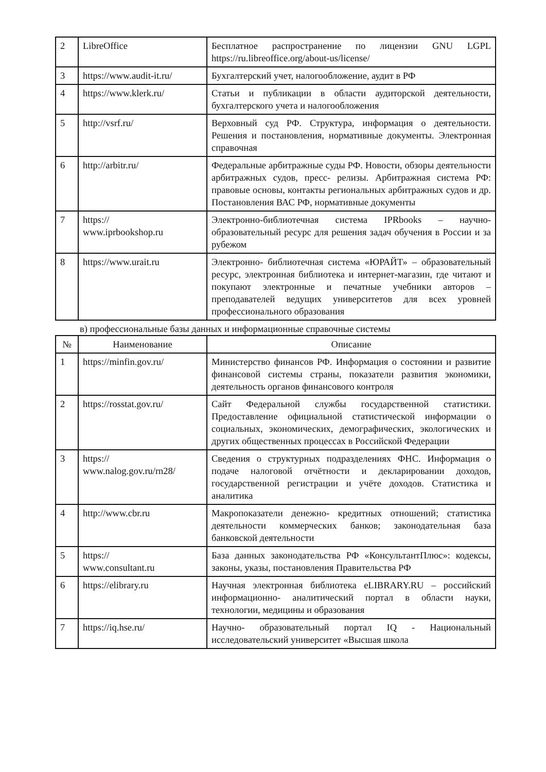| 2 | LibreOffice | Бесплатное распространение по лицензии GNU LGPL https://ru.libreoffice.org/about-us/license/ |
| 3 | https://www.audit-it.ru/ | Бухгалтерский учет, налогообложение, аудит в РФ |
| 4 | https://www.klerk.ru/ | Статьи и публикации в области аудиторской деятельности, бухгалтерского учета и налогообложения |
| 5 | http://vsrf.ru/ | Верховный суд РФ. Структура, информация о деятельности. Решения и постановления, нормативные документы. Электронная справочная |
| 6 | http://arbitr.ru/ | Федеральные арбитражные суды РФ. Новости, обзоры деятельности арбитражных судов, пресс- релизы. Арбитражная система РФ: правовые основы, контакты региональных арбитражных судов и др. Постановления ВАС РФ, нормативные документы |
| 7 | https:// www.iprbookshop.ru | Электронно-библиотечная система IPRbooks – научно-образовательный ресурс для решения задач обучения в России и за рубежом |
| 8 | https://www.urait.ru | Электронно- библиотечная система «ЮРАЙТ» – образовательный ресурс, электронная библиотека и интернет-магазин, где читают и покупают электронные и печатные учебники авторов – преподавателей ведущих университетов для всех уровней профессионального образования |
в) профессиональные базы данных и информационные справочные системы
| № | Наименование | Описание |
| --- | --- | --- |
| 1 | https://minfin.gov.ru/ | Министерство финансов РФ. Информация о состоянии и развитие финансовой системы страны, показатели развития экономики, деятельность органов финансового контроля |
| 2 | https://rosstat.gov.ru/ | Сайт Федеральной службы государственной статистики. Предоставление официальной статистической информации о социальных, экономических, демографических, экологических и других общественных процессах в Российской Федерации |
| 3 | https:// www.nalog.gov.ru/rn28/ | Сведения о структурных подразделениях ФНС. Информация о подаче налоговой отчётности и декларировании доходов, государственной регистрации и учёте доходов. Статистика и аналитика |
| 4 | http://www.cbr.ru | Макропоказатели денежно- кредитных отношений; статистика деятельности коммерческих банков; законодательная база банковской деятельности |
| 5 | https:// www.consultant.ru | База данных законодательства РФ «КонсультантПлюс»: кодексы, законы, указы, постановления Правительства РФ |
| 6 | https://elibrary.ru | Научная электронная библиотека eLIBRARY.RU – российский информационно- аналитический портал в области науки, технологии, медицины и образования |
| 7 | https://iq.hse.ru/ | Научно- образовательный портал IQ - Национальный исследовательский университет «Высшая школа |